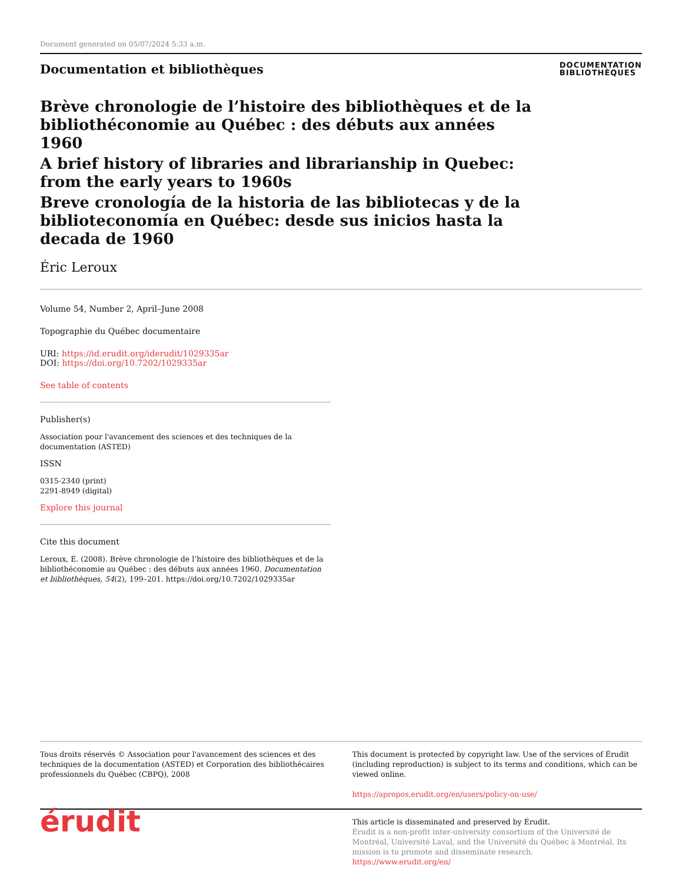Document generated on 05/07/2024 5:33 a.m.
Documentation et bibliothèques
DOCUMENTATION
BIBLIOTHÈQUES
Brève chronologie de l’histoire des bibliothèques et de la bibliothéconomie au Québec : des débuts aux années 1960
A brief history of libraries and librarianship in Quebec: from the early years to 1960s
Breve cronología de la historia de las bibliotecas y de la biblioteconomía en Québec: desde sus inicios hasta la decada de 1960
Éric Leroux
Volume 54, Number 2, April–June 2008
Topographie du Québec documentaire
URI: https://id.erudit.org/iderudit/1029335ar
DOI: https://doi.org/10.7202/1029335ar
See table of contents
Publisher(s)
Association pour l'avancement des sciences et des techniques de la documentation (ASTED)
ISSN
0315-2340 (print)
2291-8949 (digital)
Explore this journal
Cite this document
Leroux, É. (2008). Brève chronologie de l’histoire des bibliothèques et de la bibliothéconomie au Québec : des débuts aux années 1960. Documentation et bibliothèques, 54(2), 199–201. https://doi.org/10.7202/1029335ar
Tous droits réservés © Association pour l'avancement des sciences et des techniques de la documentation (ASTED) et Corporation des bibliothécaires professionnels du Québec (CBPQ), 2008
This document is protected by copyright law. Use of the services of Érudit (including reproduction) is subject to its terms and conditions, which can be viewed online.
https://apropos.erudit.org/en/users/policy-on-use/
érudit
This article is disseminated and preserved by Érudit.
Érudit is a non-profit inter-university consortium of the Université de Montréal, Université Laval, and the Université du Québec à Montréal. Its mission is to promote and disseminate research.
https://www.erudit.org/en/